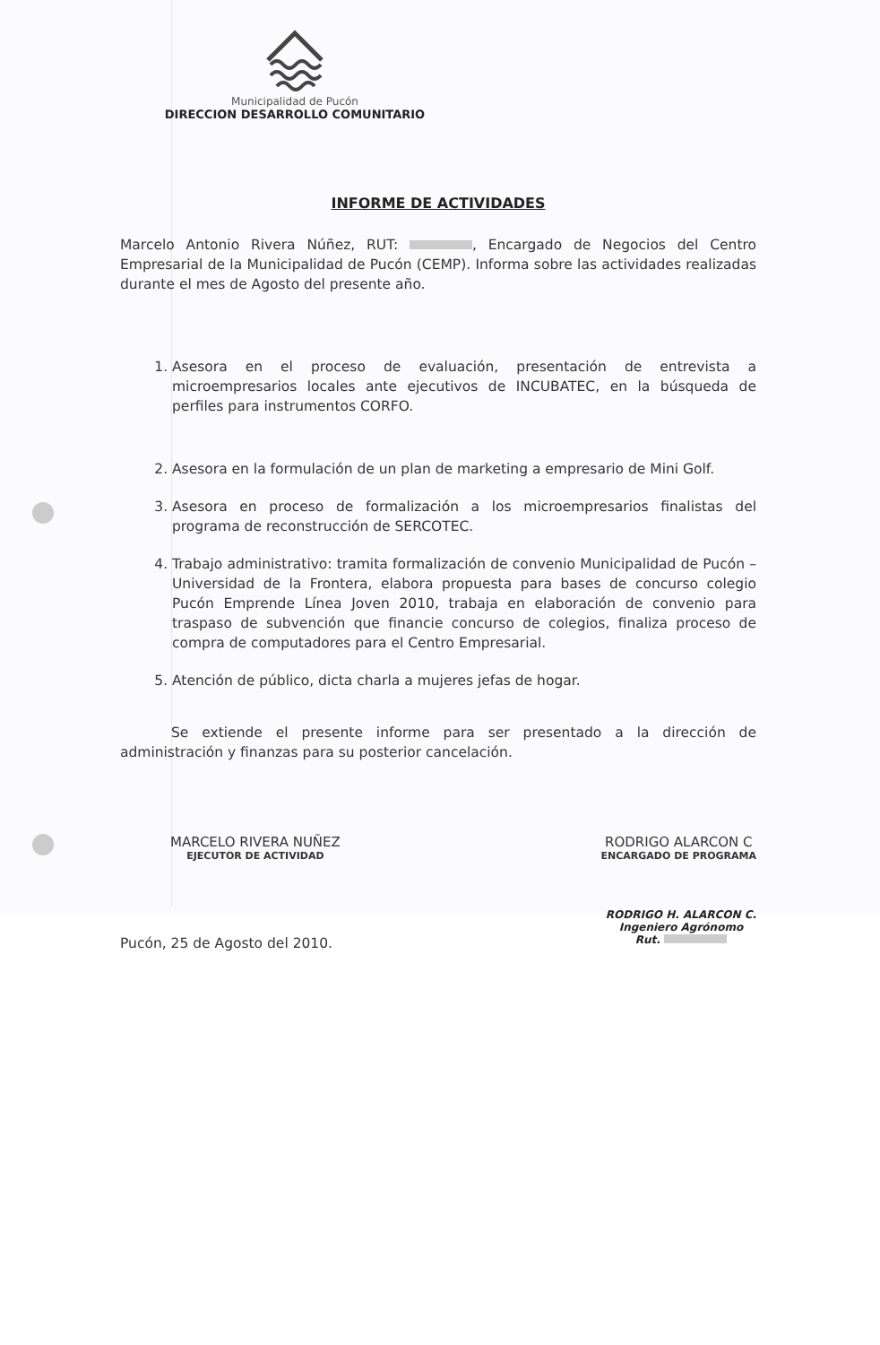Municipalidad de Pucón
DIRECCION DESARROLLO COMUNITARIO
INFORME DE ACTIVIDADES
Marcelo Antonio Rivera Núñez, RUT: , Encargado de Negocios del Centro Empresarial de la Municipalidad de Pucón (CEMP). Informa sobre las actividades realizadas durante el mes de Agosto del presente año.
1. Asesora en el proceso de evaluación, presentación de entrevista a microempresarios locales ante ejecutivos de INCUBATEC, en la búsqueda de perfiles para instrumentos CORFO.
2. Asesora en la formulación de un plan de marketing a empresario de Mini Golf.
3. Asesora en proceso de formalización a los microempresarios finalistas del programa de reconstrucción de SERCOTEC.
4. Trabajo administrativo: tramita formalización de convenio Municipalidad de Pucón – Universidad de la Frontera, elabora propuesta para bases de concurso colegio Pucón Emprende Línea Joven 2010, trabaja en elaboración de convenio para traspaso de subvención que financie concurso de colegios, finaliza proceso de compra de computadores para el Centro Empresarial.
5. Atención de público, dicta charla a mujeres jefas de hogar.
Se extiende el presente informe para ser presentado a la dirección de administración y finanzas para su posterior cancelación.
MARCELO RIVERA NUÑEZ
EJECUTOR DE ACTIVIDAD
RODRIGO ALARCON C
ENCARGADO DE PROGRAMA
Pucón, 25 de Agosto del 2010.
RODRIGO H. ALARCON C.
Ingeniero Agrónomo
Rut.